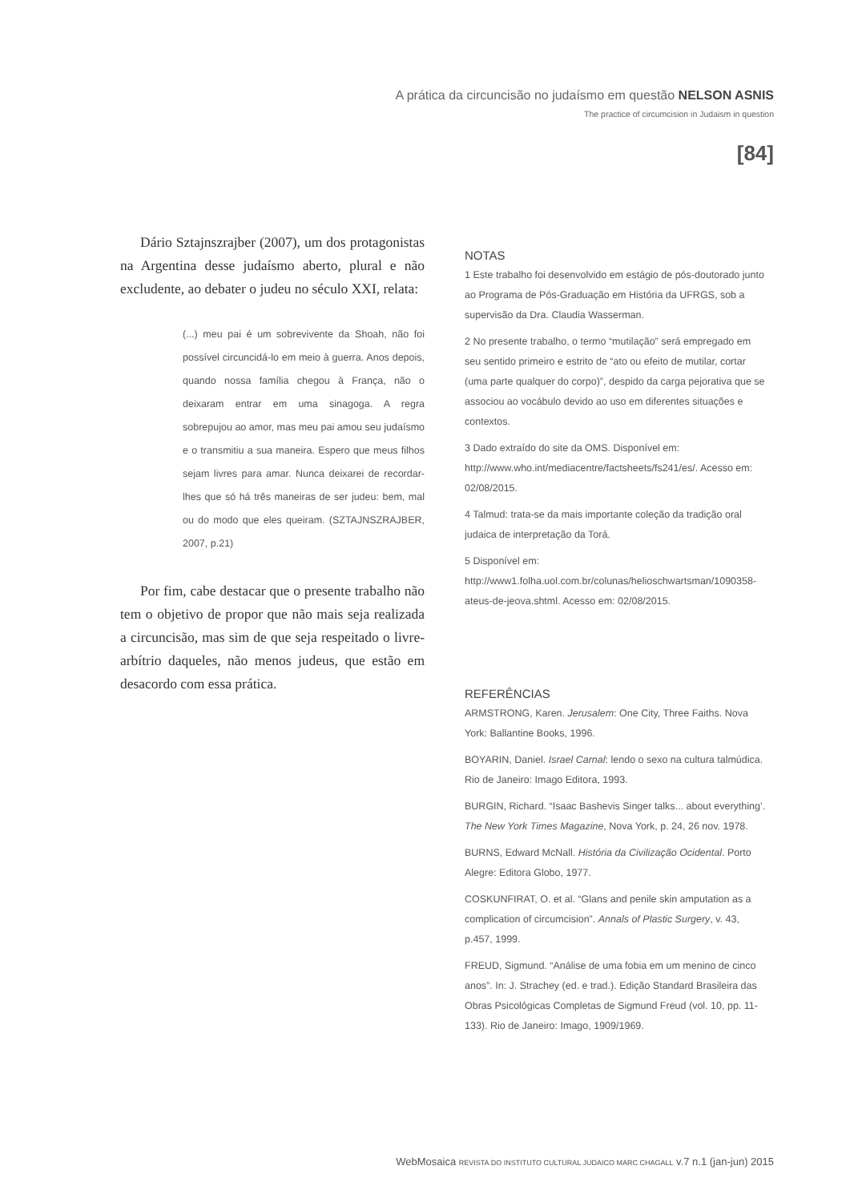A prática da circuncisão no judaísmo em questão NELSON ASNIS
The practice of circumcision in Judaism in question
[84]
Dário Sztajnszrajber (2007), um dos protagonistas na Argentina desse judaísmo aberto, plural e não excludente, ao debater o judeu no século XXI, relata:
(...) meu pai é um sobrevivente da Shoah, não foi possível circuncidá-lo em meio à guerra. Anos depois, quando nossa família chegou à França, não o deixaram entrar em uma sinagoga. A regra sobrepujou ao amor, mas meu pai amou seu judaísmo e o transmitiu a sua maneira. Espero que meus filhos sejam livres para amar. Nunca deixarei de recordar-lhes que só há três maneiras de ser judeu: bem, mal ou do modo que eles queiram. (SZTAJNSZRAJBER, 2007, p.21)
Por fim, cabe destacar que o presente trabalho não tem o objetivo de propor que não mais seja realizada a circuncisão, mas sim de que seja respeitado o livre-arbítrio daqueles, não menos judeus, que estão em desacordo com essa prática.
NOTAS
1 Este trabalho foi desenvolvido em estágio de pós-doutorado junto ao Programa de Pós-Graduação em História da UFRGS, sob a supervisão da Dra. Claudia Wasserman.
2 No presente trabalho, o termo “mutilação” será empregado em seu sentido primeiro e estrito de “ato ou efeito de mutilar, cortar (uma parte qualquer do corpo)”, despido da carga pejorativa que se associou ao vocábulo devido ao uso em diferentes situações e contextos.
3 Dado extraído do site da OMS. Disponível em: http://www.who.int/mediacentre/factsheets/fs241/es/. Acesso em: 02/08/2015.
4 Talmud: trata-se da mais importante coleção da tradição oral judaica de interpretação da Torá.
5 Disponível em: http://www1.folha.uol.com.br/colunas/helioschwartsman/1090358-ateus-de-jeova.shtml. Acesso em: 02/08/2015.
REFERÊNCIAS
ARMSTRONG, Karen. Jerusalem: One City, Three Faiths. Nova York: Ballantine Books, 1996.
BOYARIN, Daniel. Israel Carnal: lendo o sexo na cultura talmúdica. Rio de Janeiro: Imago Editora, 1993.
BURGIN, Richard. “Isaac Bashevis Singer talks... about everything’. The New York Times Magazine, Nova York, p. 24, 26 nov. 1978.
BURNS, Edward McNall. História da Civilização Ocidental. Porto Alegre: Editora Globo, 1977.
COSKUNFIRAT, O. et al. “Glans and penile skin amputation as a complication of circumcision”. Annals of Plastic Surgery, v. 43, p.457, 1999.
FREUD, Sigmund. “Análise de uma fobia em um menino de cinco anos”. In: J. Strachey (ed. e trad.). Edição Standard Brasileira das Obras Psicológicas Completas de Sigmund Freud (vol. 10, pp. 11-133). Rio de Janeiro: Imago, 1909/1969.
WebMosaica REVISTA DO INSTITUTO CULTURAL JUDAICO MARC CHAGALL v.7 n.1 (jan-jun) 2015